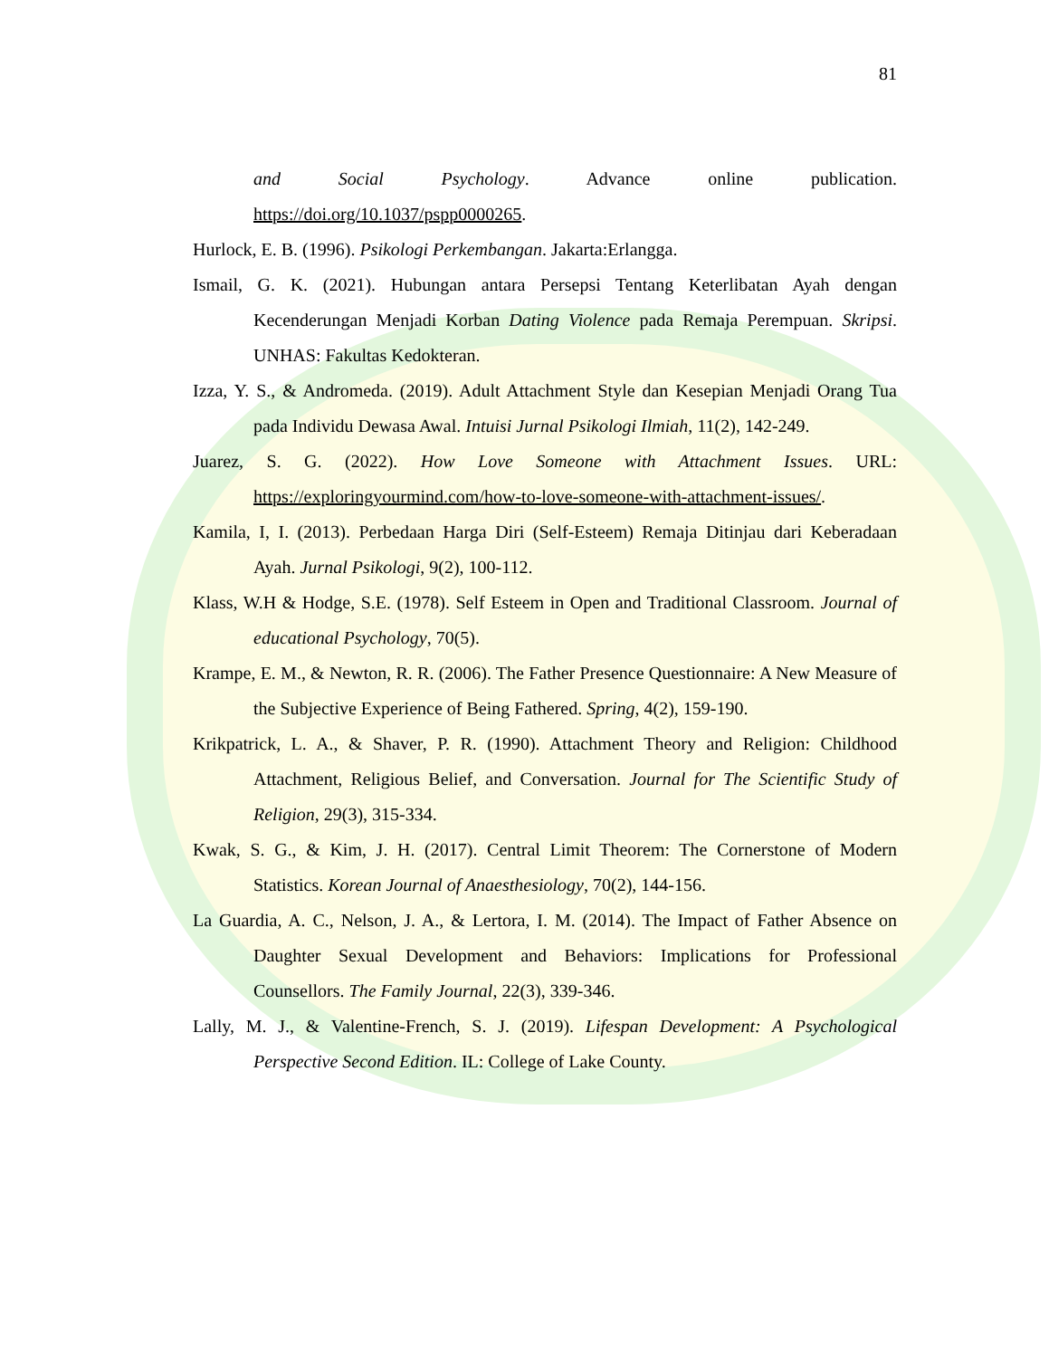81
and Social Psychology. Advance online publication.
https://doi.org/10.1037/pspp0000265.
Hurlock, E. B. (1996). Psikologi Perkembangan. Jakarta:Erlangga.
Ismail, G. K. (2021). Hubungan antara Persepsi Tentang Keterlibatan Ayah dengan Kecenderungan Menjadi Korban Dating Violence pada Remaja Perempuan. Skripsi. UNHAS: Fakultas Kedokteran.
Izza, Y. S., & Andromeda. (2019). Adult Attachment Style dan Kesepian Menjadi Orang Tua pada Individu Dewasa Awal. Intuisi Jurnal Psikologi Ilmiah, 11(2), 142-249.
Juarez, S. G. (2022). How Love Someone with Attachment Issues. URL: https://exploringyourmind.com/how-to-love-someone-with-attachment-issues/.
Kamila, I, I. (2013). Perbedaan Harga Diri (Self-Esteem) Remaja Ditinjau dari Keberadaan Ayah. Jurnal Psikologi, 9(2), 100-112.
Klass, W.H & Hodge, S.E. (1978). Self Esteem in Open and Traditional Classroom. Journal of educational Psychology, 70(5).
Krampe, E. M., & Newton, R. R. (2006). The Father Presence Questionnaire: A New Measure of the Subjective Experience of Being Fathered. Spring, 4(2), 159-190.
Krikpatrick, L. A., & Shaver, P. R. (1990). Attachment Theory and Religion: Childhood Attachment, Religious Belief, and Conversation. Journal for The Scientific Study of Religion, 29(3), 315-334.
Kwak, S. G., & Kim, J. H. (2017). Central Limit Theorem: The Cornerstone of Modern Statistics. Korean Journal of Anaesthesiology, 70(2), 144-156.
La Guardia, A. C., Nelson, J. A., & Lertora, I. M. (2014). The Impact of Father Absence on Daughter Sexual Development and Behaviors: Implications for Professional Counsellors. The Family Journal, 22(3), 339-346.
Lally, M. J., & Valentine-French, S. J. (2019). Lifespan Development: A Psychological Perspective Second Edition. IL: College of Lake County.